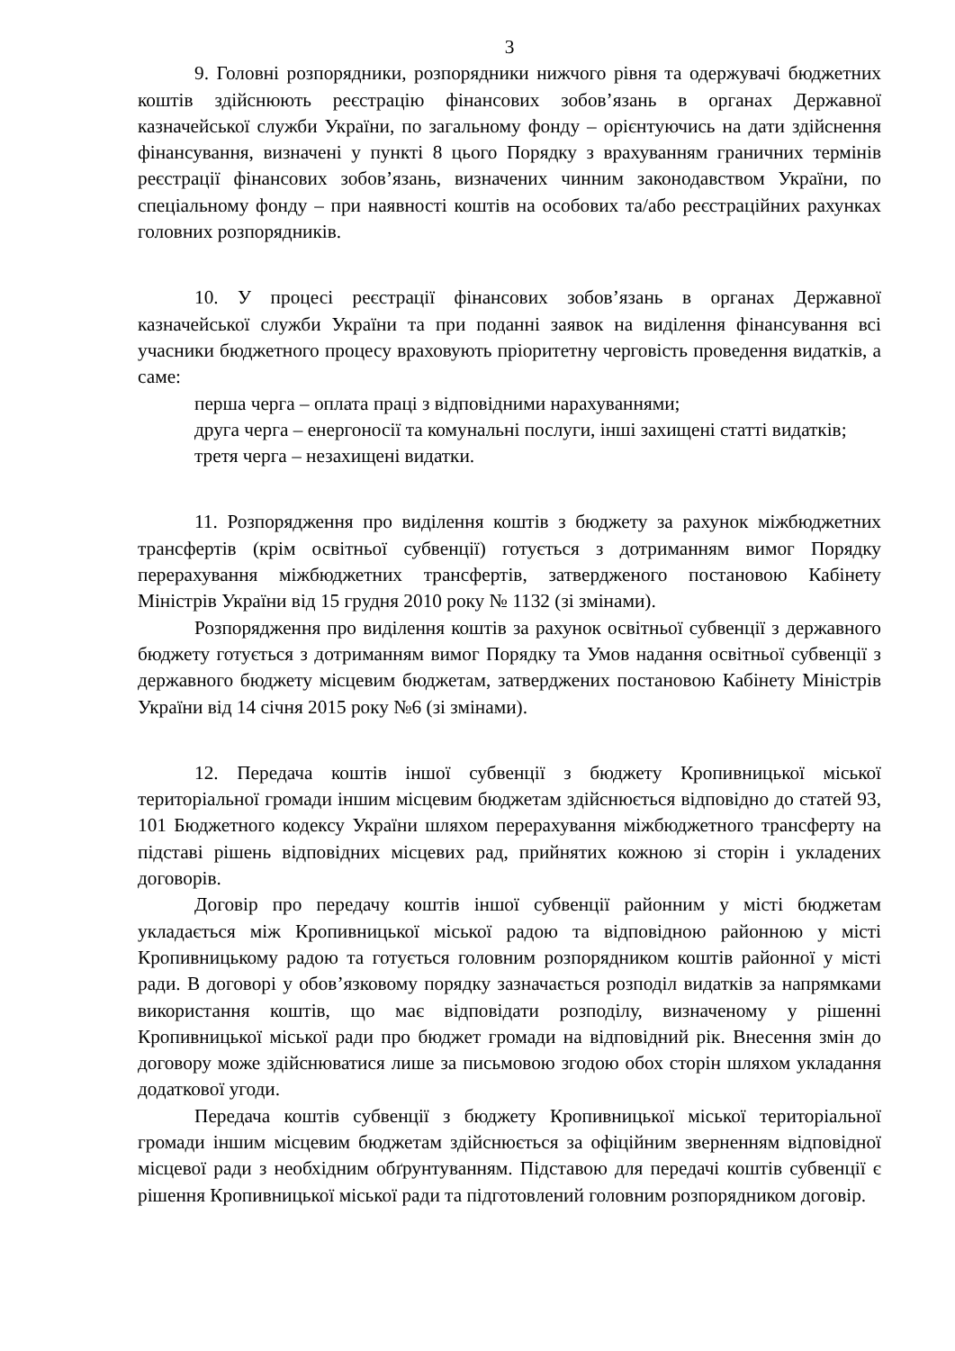3
9. Головні розпорядники, розпорядники нижчого рівня та одержувачі бюджетних коштів здійснюють реєстрацію фінансових зобов’язань в органах Державної казначейської служби України, по загальному фонду – орієнтуючись на дати здійснення фінансування, визначені у пункті 8 цього Порядку з врахуванням граничних термінів реєстрації фінансових зобов’язань, визначених чинним законодавством України, по спеціальному фонду – при наявності коштів на особових та/або реєстраційних рахунках головних розпорядників.
10. У процесі реєстрації фінансових зобов’язань в органах Державної казначейської служби України та при поданні заявок на виділення фінансування всі учасники бюджетного процесу враховують пріоритетну черговість проведення видатків, а саме:
перша черга – оплата праці з відповідними нарахуваннями;
друга черга – енергоносії та комунальні послуги, інші захищені статті видатків;
третя черга – незахищені видатки.
11. Розпорядження про виділення коштів з бюджету за рахунок міжбюджетних трансфертів (крім освітньої субвенції) готується з дотриманням вимог Порядку перерахування міжбюджетних трансфертів, затвердженого постановою Кабінету Міністрів України від 15 грудня 2010 року № 1132 (зі змінами).
Розпорядження про виділення коштів за рахунок освітньої субвенції з державного бюджету готується з дотриманням вимог Порядку та Умов надання освітньої субвенції з державного бюджету місцевим бюджетам, затверджених постановою Кабінету Міністрів України від 14 січня 2015 року №6 (зі змінами).
12. Передача коштів іншої субвенції з бюджету Кропивницької міської територіальної громади іншим місцевим бюджетам здійснюється відповідно до статей 93, 101 Бюджетного кодексу України шляхом перерахування міжбюджетного трансферту на підставі рішень відповідних місцевих рад, прийнятих кожною зі сторін і укладених договорів.
Договір про передачу коштів іншої субвенції районним у місті бюджетам укладається між Кропивницької міської радою та відповідною районною у місті Кропивницькому радою та готується головним розпорядником коштів районної у місті ради. В договорі у обов’язковому порядку зазначається розподіл видатків за напрямками використання коштів, що має відповідати розподілу, визначеному у рішенні Кропивницької міської ради про бюджет громади на відповідний рік. Внесення змін до договору може здійснюватися лише за письмовою згодою обох сторін шляхом укладання додаткової угоди.
Передача коштів субвенції з бюджету Кропивницької міської територіальної громади іншим місцевим бюджетам здійснюється за офіційним зверненням відповідної місцевої ради з необхідним обґрунтуванням. Підставою для передачі коштів субвенції є рішення Кропивницької міської ради та підготовлений головним розпорядником договір.